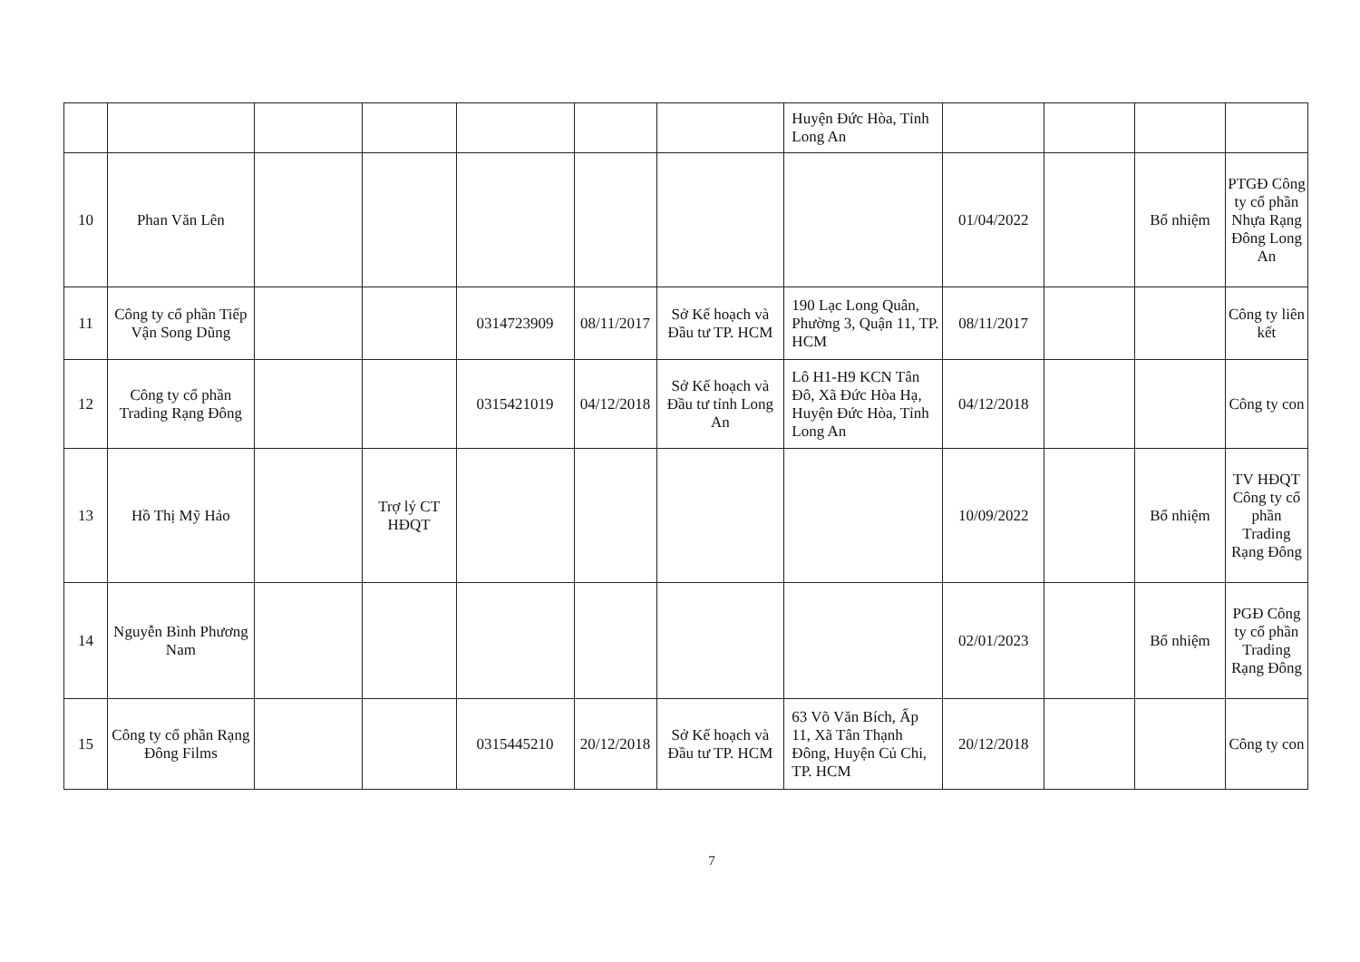| | | | | | | | Huyện Đức Hòa, Tỉnh Long An | | | | |
| 10 | Phan Văn Lên | | | | | | | 01/04/2022 | | Bổ nhiệm | PTGĐ Công ty cổ phần Nhựa Rạng Đông Long An |
| 11 | Công ty cổ phần Tiếp Vận Song Dũng | | | 0314723909 | 08/11/2017 | Sở Kế hoạch và Đầu tư TP. HCM | 190 Lạc Long Quân, Phường 3, Quận 11, TP. HCM | 08/11/2017 | | | Công ty liên kết |
| 12 | Công ty cổ phần Trading Rạng Đông | | | 0315421019 | 04/12/2018 | Sở Kế hoạch và Đầu tư tỉnh Long An | Lô H1-H9 KCN Tân Đô, Xã Đức Hòa Hạ, Huyện Đức Hòa, Tỉnh Long An | 04/12/2018 | | | Công ty con |
| 13 | Hồ Thị Mỹ Hảo | | Trợ lý CT HĐQT | | | | | 10/09/2022 | | Bổ nhiệm | TV HĐQT Công ty cổ phần Trading Rạng Đông |
| 14 | Nguyễn Bình Phương Nam | | | | | | | 02/01/2023 | | Bổ nhiệm | PGĐ Công ty cổ phần Trading Rạng Đông |
| 15 | Công ty cổ phần Rạng Đông Films | | | 0315445210 | 20/12/2018 | Sở Kế hoạch và Đầu tư TP. HCM | 63 Võ Văn Bích, Ấp 11, Xã Tân Thạnh Đông, Huyện Củ Chi, TP. HCM | 20/12/2018 | | | Công ty con |
7